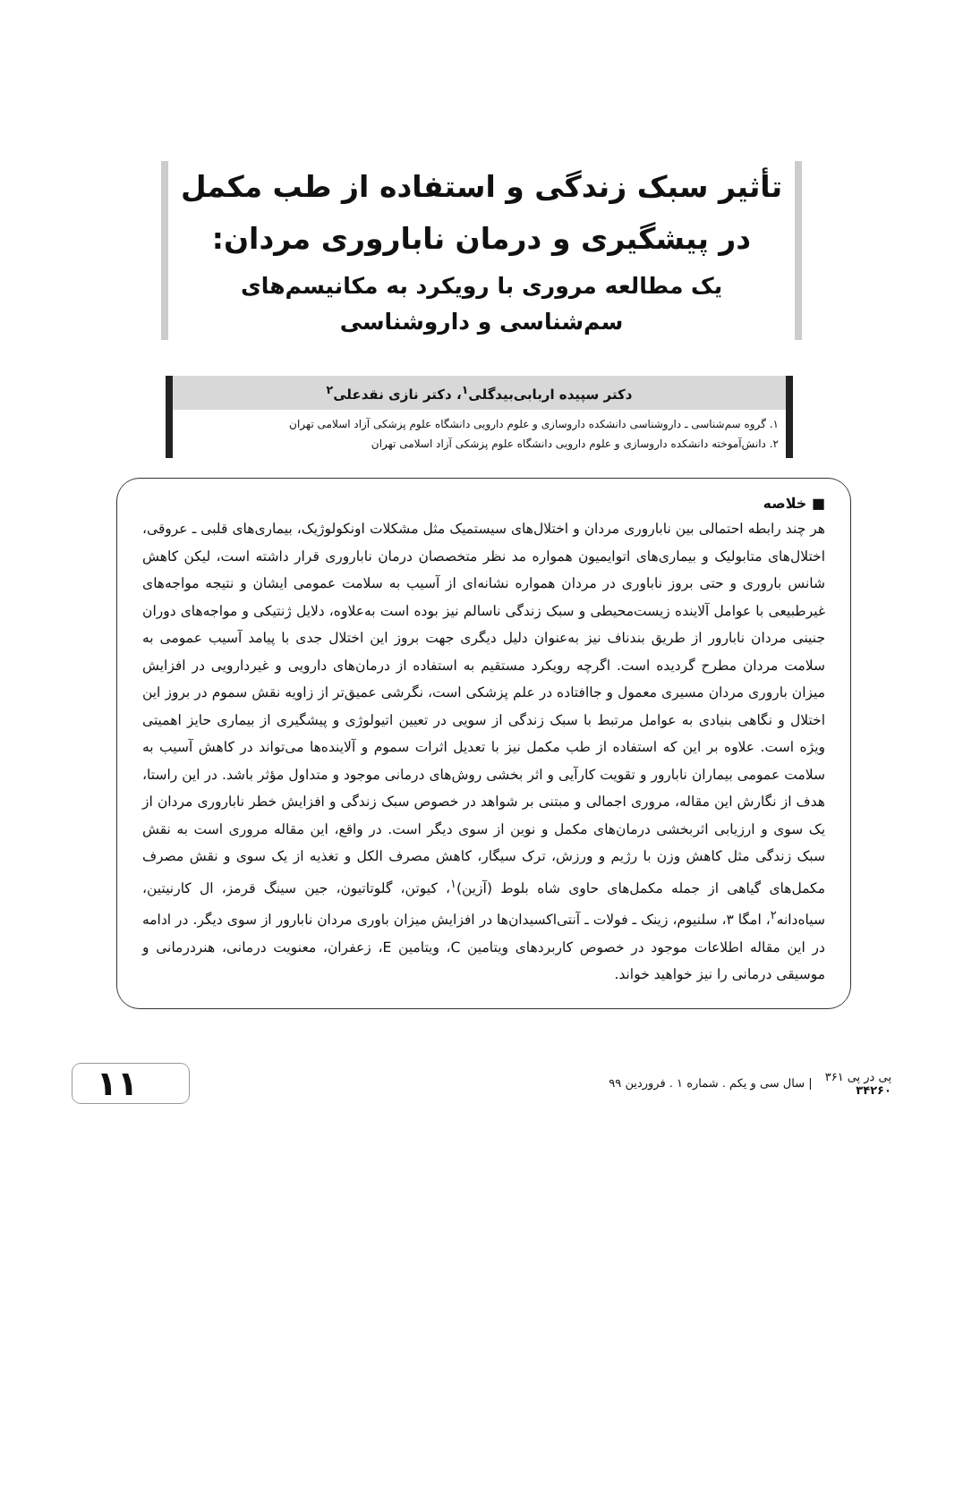تأثیر سبک زندگی و استفاده از طب مکمل در پیشگیری و درمان ناباروری مردان:
یک مطالعه مروری با رویکرد به مکانیسم‌های سم‌شناسی و داروشناسی
دکتر سپیده اربابی‌بیدگلی<sup>۱</sup>، دکتر نازی نقدعلی<sup>۲</sup>
۱. گروه سم‌شناسی ـ داروشناسی دانشکده داروسازی و علوم دارویی دانشگاه علوم پزشکی آزاد اسلامی تهران
۲. دانش‌آموخته دانشکده داروسازی و علوم دارویی دانشگاه علوم پزشکی آزاد اسلامی تهران
■ خلاصه
هر چند رابطه احتمالی بین ناباروری مردان و اختلال‌های سیستمیک مثل مشکلات اونکولوژیک، بیماری‌های قلبی ـ عروقی، اختلال‌های متابولیک و بیماری‌های اتوایمیون همواره مد نظر متخصصان درمان ناباروری قرار داشته است، لیکن کاهش شانس باروری و حتی بروز ناباوری در مردان همواره نشانه‌ای از آسیب به سلامت عمومی ایشان و نتیجه مواجه‌های غیرطبیعی با عوامل آلاینده زیست‌محیطی و سبک زندگی ناسالم نیز بوده است به‌علاوه، دلایل ژنتیکی و مواجه‌های دوران جنینی مردان نابارور از طریق بندناف نیز به‌عنوان دلیل دیگری جهت بروز این اختلال جدی با پیامد آسیب عمومی به سلامت مردان مطرح گردیده است. اگرچه رویکرد مستقیم به استفاده از درمان‌های دارویی و غیردارویی در افزایش میزان باروری مردان مسیری معمول و جاافتاده در علم پزشکی است، نگرشی عمیق‌تر از زاویه نقش سموم در بروز این اختلال و نگاهی بنیادی به عوامل مرتبط با سبک زندگی از سویی در تعیین اتیولوژی و پیشگیری از بیماری حایز اهمیتی ویژه است. علاوه بر این که استفاده از طب مکمل نیز با تعدیل اثرات سموم و آلاینده‌ها می‌تواند در کاهش آسیب به سلامت عمومی بیماران نابارور و تقویت کارآیی و اثر بخشی روش‌های درمانی موجود و متداول مؤثر باشد. در این راستا، هدف از نگارش این مقاله، مروری اجمالی و مبتنی بر شواهد در خصوص سبک زندگی و افزایش خطر ناباروری مردان از یک سوی و ارزیابی اثربخشی درمان‌های مکمل و نوین از سوی دیگر است. در واقع، این مقاله مروری است به نقش سبک زندگی مثل کاهش وزن با رژیم و ورزش، ترک سیگار، کاهش مصرف الکل و تغذیه از یک سوی و نقش مصرف مکمل‌های گیاهی از جمله مکمل‌های حاوی شاه بلوط (آزین)<sup>۱</sup>، کیوتن، گلوتاتیون، جین سینگ قرمز، ال کارنیتین، سیاه‌دانه<sup>۲</sup>، امگا ۳، سلنیوم، زینک ـ فولات ـ آنتی‌اکسیدان‌ها در افزایش میزان باوری مردان نابارور از سوی دیگر. در ادامه در این مقاله اطلاعات موجود در خصوص کاربردهای ویتامین C، ویتامین E، زعفران، معنویت درمانی، هنردرمانی و موسیقی درمانی را نیز خواهید خواند.
پی در پی ۳۶۱
۳۴۲۶۰
| سال سی و یکم . شماره ۱ . فروردین ۹۹
۱۱